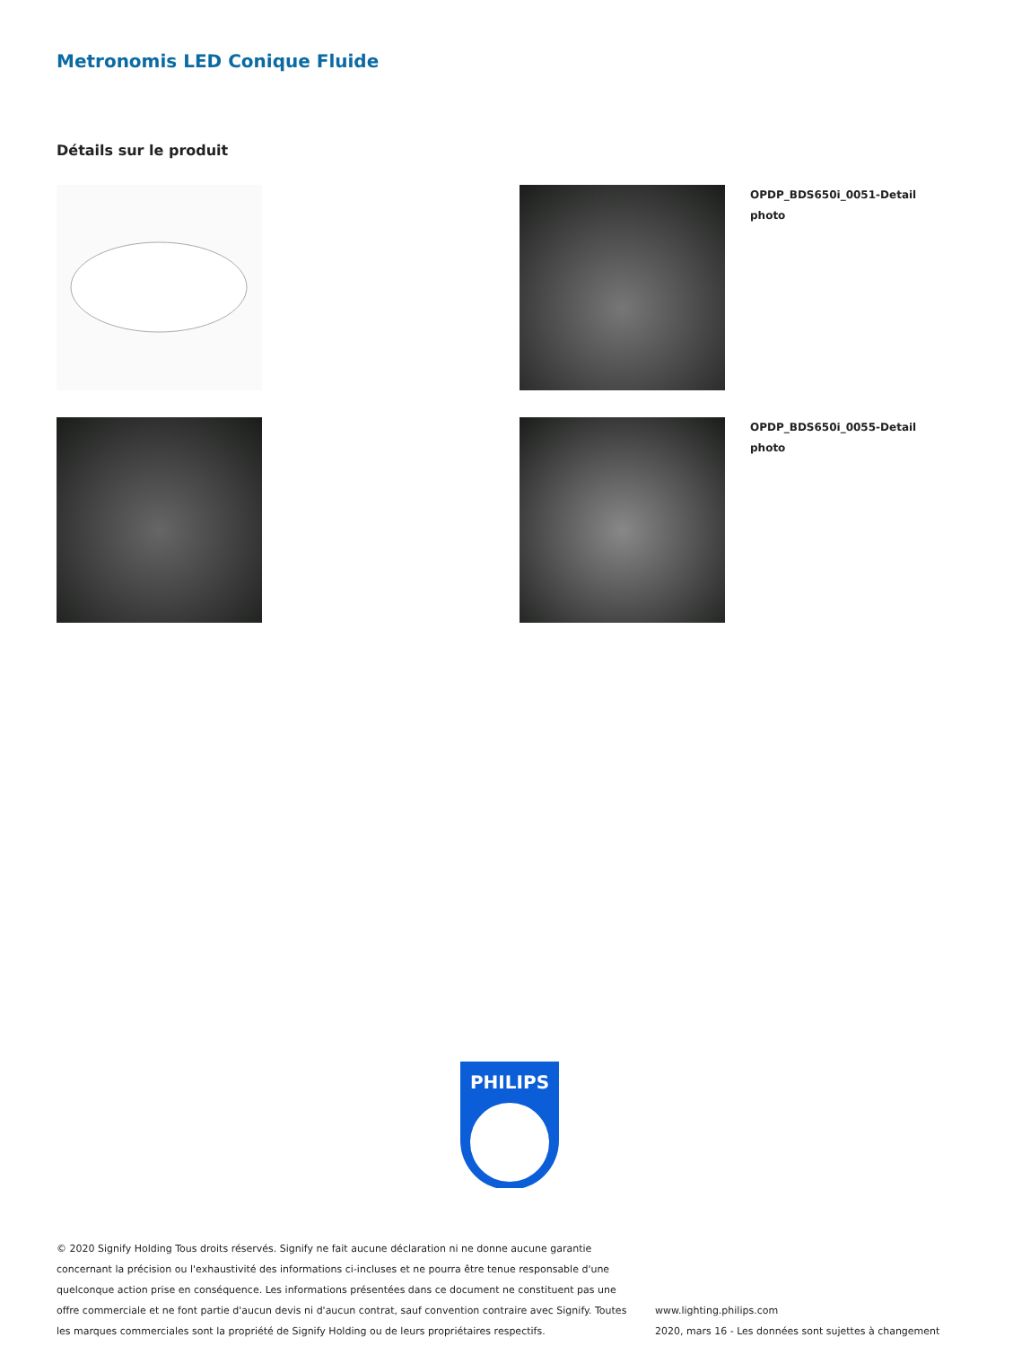Metronomis LED Conique Fluide
Détails sur le produit
OPDP_BDS650i_0051-Detail photo
OPDP_BDS650i_0055-Detail photo
PHILIPS
© 2020 Signify Holding Tous droits réservés. Signify ne fait aucune déclaration ni ne donne aucune garantie concernant la précision ou l'exhaustivité des informations ci-incluses et ne pourra être tenue responsable d'une quelconque action prise en conséquence. Les informations présentées dans ce document ne constituent pas une offre commerciale et ne font partie d'aucun devis ni d'aucun contrat, sauf convention contraire avec Signify. Toutes les marques commerciales sont la propriété de Signify Holding ou de leurs propriétaires respectifs.
www.lighting.philips.com
2020, mars 16 - Les données sont sujettes à changement